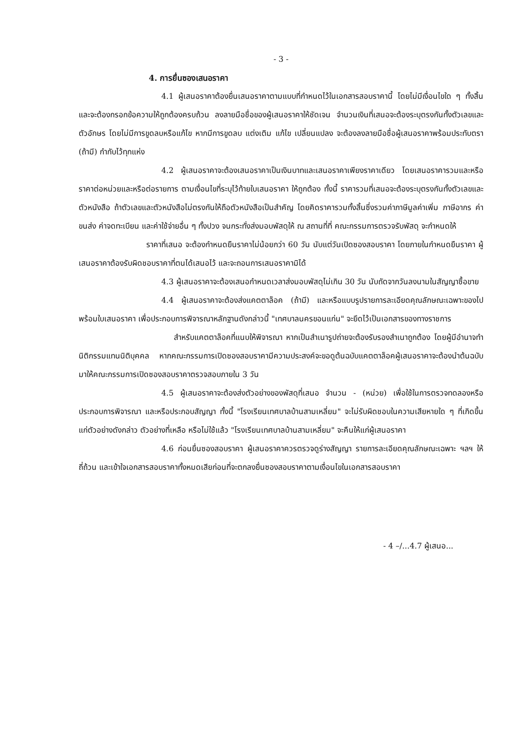- 3 -
4. การยื่นซองเสนอราคา
4.1 ผู้เสนอราคาต้องยื่นเสนอราคาตามแบบที่กำหนดไว้ในเอกสารสอบราคานี้ โดยไม่มีเงื่อนไขใด ๆ ทั้งสิ้น และจะต้องกรอกข้อความให้ถูกต้องครบถ้วน ลงลายมือชื่อของผู้เสนอราคาให้ชัดเจน จำนวนเงินที่เสนอจะต้องระบุตรงกันทั้งตัวเลขและตัวอักษร โดยไม่มีการขูดลบหรือแก้ไข หากมีการขูดลบ แต่งเติม แก้ไข เปลี่ยนแปลง จะต้องลงลายมือชื่อผู้เสนอราคาพร้อมประทับตรา (ถ้ามี) กำกับไว้ทุกแห่ง
4.2 ผู้เสนอราคาจะต้องเสนอราคาเป็นเงินบาทและเสนอราคาเพียงราคาเดียว โดยเสนอราคารวมและหรือราคาต่อหน่วยและหรือต่อรายการ ตามเงื่อนไขที่ระบุไว้ท้ายใบเสนอราคา ให้ถูกต้อง ทั้งนี้ ราคารวมที่เสนอจะต้องระบุตรงกันทั้งตัวเลขและตัวหนังสือ ถ้าตัวเลขและตัวหนังสือไม่ตรงกันให้ถือตัวหนังสือเป็นสำคัญ โดยคิดราคารวมทั้งสิ้นซึ่งรวมค่าภาษีมูลค่าเพิ่ม ภาษีอากร ค่าขนส่ง ค่าจดทะเบียน และค่าใช้จ่ายอื่น ๆ ทั้งปวง จนกระทั่งส่งมอบพัสดุให้ ณ สถานที่ที่ คณะกรรมการตรวจรับพัสดุ จะกำหนดให้
ราคาที่เสนอ จะต้องกำหนดยืนราคาไม่น้อยกว่า 60 วัน นับแต่วันเปิดซองสอบราคา โดยภายในกำหนดยืนราคา ผู้เสนอราคาต้องรับผิดชอบราคาที่ตนได้เสนอไว้ และจะถอนการเสนอราคามิได้
4.3 ผู้เสนอราคาจะต้องเสนอกำหนดเวลาส่งมอบพัสดุไม่เกิน 30 วัน นับถัดจากวันลงนามในสัญญาซื้อขาย
4.4 ผู้เสนอราคาจะต้องส่งแคตตาล็อค (ถ้ามี) และหรือแบบรูปรายการละเอียดคุณลักษณะเฉพาะของไปพร้อมใบเสนอราคา เพื่อประกอบการพิจารณาหลักฐานดังกล่าวนี้ "เทศบาลนครขอนแก่น" จะยึดไว้เป็นเอกสารของทางราชการ
สำหรับแคตตาล็อคที่แนบให้พิจารณา หากเป็นสำเนารูปถ่ายจะต้องรับรองสำเนาถูกต้อง โดยผู้มีอำนาจทำนิติกรรมแทนนิติบุคคล หากคณะกรรมการเปิดซองสอบราคามีความประสงค์จะขอดูต้นฉบับแคตตาล็อคผู้เสนอราคาจะต้องนำต้นฉบับมาให้คณะกรรมการเปิดซองสอบราคาตรวจสอบภายใน 3 วัน
4.5 ผู้เสนอราคาจะต้องส่งตัวอย่างของพัสดุที่เสนอ จำนวน - (หน่วย) เพื่อใช้ในการตรวจทดลองหรือประกอบการพิจารณา และหรือประกอบสัญญา ทั้งนี้ "โรงเรียนเทศบาลบ้านสามเหลี่ยม" จะไม่รับผิดชอบในความเสียหายใด ๆ ที่เกิดขึ้นแก่ตัวอย่างดังกล่าว ตัวอย่างที่เหลือ หรือไม่ใช้แล้ว "โรงเรียนเทศบาลบ้านสามเหลี่ยม" จะคืนให้แก่ผู้เสนอราคา
4.6 ก่อนยื่นซองสอบราคา ผู้เสนอราคาควรตรวจดูร่างสัญญา รายการละเอียดคุณลักษณะเฉพาะ ฯลฯ ให้ถี่ถ้วน และเข้าใจเอกสารสอบราคาทั้งหมดเสียก่อนที่จะตกลงยื่นซองสอบราคาตามเงื่อนไขในเอกสารสอบราคา
- 4 –/...4.7 ผู้เสนอ...